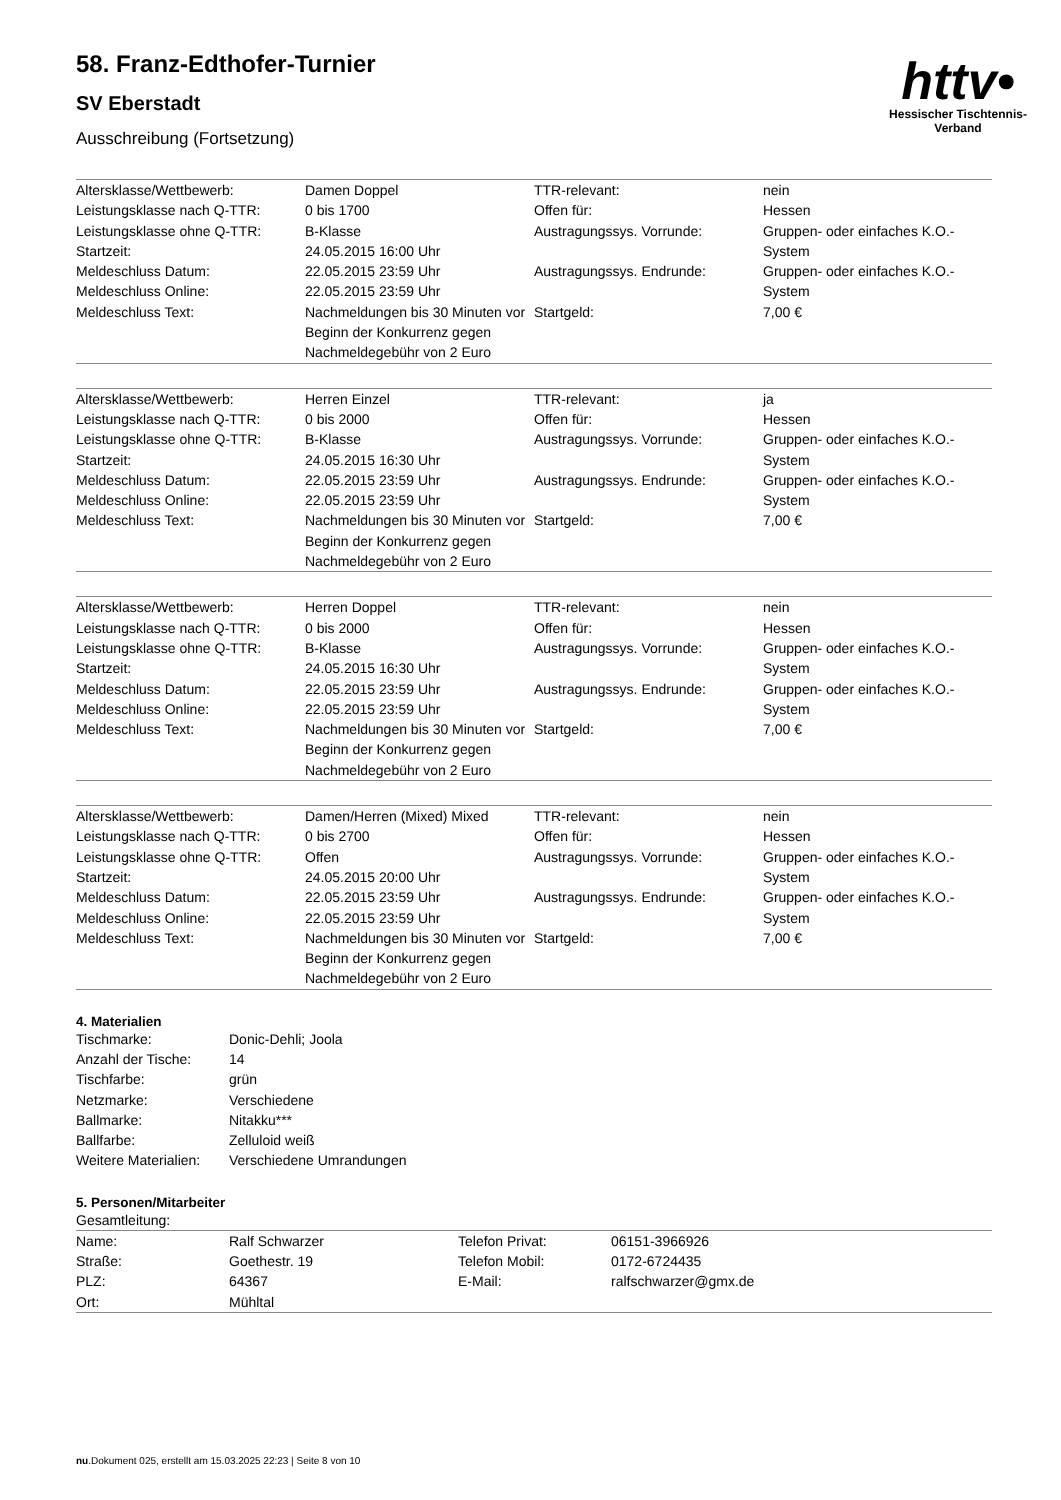httv•
Hessischer Tischtennis-Verband
58. Franz-Edthofer-Turnier
SV Eberstadt
Ausschreibung (Fortsetzung)
| Altersklasse/Wettbewerb: | Damen Doppel | TTR-relevant: | nein |
| Leistungsklasse nach Q-TTR: | 0 bis 1700 | Offen für: | Hessen |
| Leistungsklasse ohne Q-TTR: Startzeit: | B-Klasse 24.05.2015 16:00 Uhr | Austragungssys. Vorrunde: | Gruppen- oder einfaches K.O.-System |
| Meldeschluss Datum: Meldeschluss Online: | 22.05.2015 23:59 Uhr 22.05.2015 23:59 Uhr | Austragungssys. Endrunde: | Gruppen- oder einfaches K.O.-System |
| Meldeschluss Text: | Nachmeldungen bis 30 Minuten vor Beginn der Konkurrenz gegen Nachmeldegebühr von 2 Euro | Startgeld: | 7,00 € |
| Altersklasse/Wettbewerb: | Herren Einzel | TTR-relevant: | ja |
| Leistungsklasse nach Q-TTR: | 0 bis 2000 | Offen für: | Hessen |
| Leistungsklasse ohne Q-TTR: Startzeit: | B-Klasse 24.05.2015 16:30 Uhr | Austragungssys. Vorrunde: | Gruppen- oder einfaches K.O.-System |
| Meldeschluss Datum: Meldeschluss Online: | 22.05.2015 23:59 Uhr 22.05.2015 23:59 Uhr | Austragungssys. Endrunde: | Gruppen- oder einfaches K.O.-System |
| Meldeschluss Text: | Nachmeldungen bis 30 Minuten vor Beginn der Konkurrenz gegen Nachmeldegebühr von 2 Euro | Startgeld: | 7,00 € |
| Altersklasse/Wettbewerb: | Herren Doppel | TTR-relevant: | nein |
| Leistungsklasse nach Q-TTR: | 0 bis 2000 | Offen für: | Hessen |
| Leistungsklasse ohne Q-TTR: Startzeit: | B-Klasse 24.05.2015 16:30 Uhr | Austragungssys. Vorrunde: | Gruppen- oder einfaches K.O.-System |
| Meldeschluss Datum: Meldeschluss Online: | 22.05.2015 23:59 Uhr 22.05.2015 23:59 Uhr | Austragungssys. Endrunde: | Gruppen- oder einfaches K.O.-System |
| Meldeschluss Text: | Nachmeldungen bis 30 Minuten vor Beginn der Konkurrenz gegen Nachmeldegebühr von 2 Euro | Startgeld: | 7,00 € |
| Altersklasse/Wettbewerb: | Damen/Herren (Mixed) Mixed | TTR-relevant: | nein |
| Leistungsklasse nach Q-TTR: | 0 bis 2700 | Offen für: | Hessen |
| Leistungsklasse ohne Q-TTR: Startzeit: | Offen 24.05.2015 20:00 Uhr | Austragungssys. Vorrunde: | Gruppen- oder einfaches K.O.-System |
| Meldeschluss Datum: Meldeschluss Online: | 22.05.2015 23:59 Uhr 22.05.2015 23:59 Uhr | Austragungssys. Endrunde: | Gruppen- oder einfaches K.O.-System |
| Meldeschluss Text: | Nachmeldungen bis 30 Minuten vor Beginn der Konkurrenz gegen Nachmeldegebühr von 2 Euro | Startgeld: | 7,00 € |
4. Materialien
| Tischmarke: | Donic-Dehli; Joola |
| Anzahl der Tische: | 14 |
| Tischfarbe: | grün |
| Netzmarke: | Verschiedene |
| Ballmarke: | Nitakku*** |
| Ballfarbe: | Zelluloid weiß |
| Weitere Materialien: | Verschiedene Umrandungen |
5. Personen/Mitarbeiter
Gesamtleitung:
| Name: | Ralf Schwarzer | Telefon Privat: | 06151-3966926 |
| Straße: | Goethestr. 19 | Telefon Mobil: | 0172-6724435 |
| PLZ: | 64367 | E-Mail: | ralfschwarzer@gmx.de |
| Ort: | Mühltal | | |
nu.Dokument 025, erstellt am 15.03.2025 22:23 | Seite 8 von 10